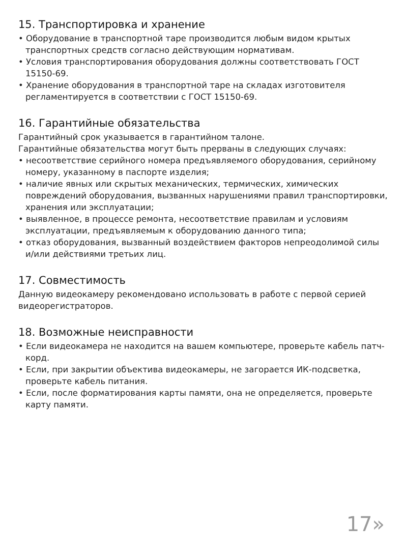15. Транспортировка и хранение
• Оборудование в транспортной таре производится любым видом крытых транспортных средств согласно действующим нормативам.
• Условия транспортирования оборудования должны соответствовать ГОСТ 15150-69.
• Хранение оборудования в транспортной таре на складах изготовителя регламентируется в соответствии с ГОСТ 15150-69.
16. Гарантийные обязательства
Гарантийный срок указывается в гарантийном талоне.
Гарантийные обязательства могут быть прерваны в следующих случаях:
• несоответствие серийного номера предъявляемого оборудования, серийному номеру, указанному в паспорте изделия;
• наличие явных или скрытых механических, термических, химических повреждений оборудования, вызванных нарушениями правил транспортировки, хранения или эксплуатации;
• выявленное, в процессе ремонта, несоответствие правилам и условиям эксплуатации, предъявляемым к оборудованию данного типа;
• отказ оборудования, вызванный воздействием факторов непреодолимой силы и/или действиями третьих лиц.
17. Совместимость
Данную видеокамеру рекомендовано использовать в работе с первой серией видеорегистраторов.
18. Возможные неисправности
• Если видеокамера не находится на вашем компьютере, проверьте кабель патч-корд.
• Если, при закрытии объектива видеокамеры, не загорается ИК-подсветка, проверьте кабель питания.
• Если, после форматирования карты памяти, она не определяется, проверьте карту памяти.
17»